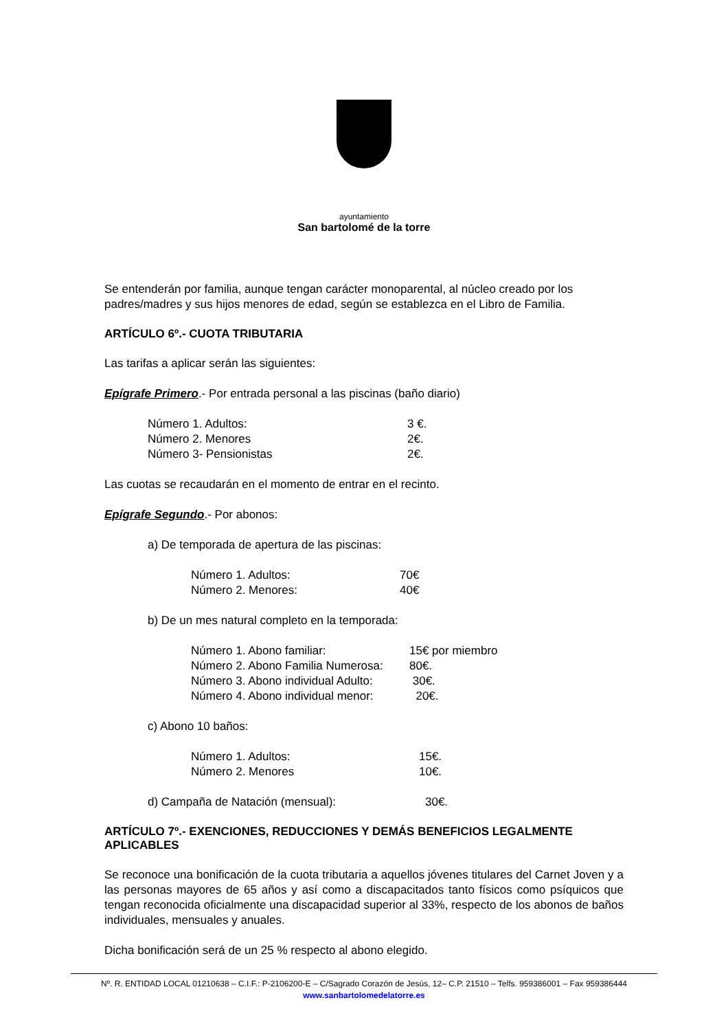ayuntamiento
San bartolomé de la torre
Se entenderán por familia, aunque tengan carácter monoparental, al núcleo creado por los padres/madres y sus hijos menores de edad, según se establezca en el Libro de Familia.
ARTÍCULO 6º.- CUOTA TRIBUTARIA
Las tarifas a aplicar serán las siguientes:
Epígrafe Primero.- Por entrada personal a las piscinas (baño diario)
| Número 1. Adultos: | 3 €. |
| Número 2. Menores | 2€. |
| Número 3- Pensionistas | 2€. |
Las cuotas se recaudarán en el momento de entrar en el recinto.
Epígrafe Segundo.- Por abonos:
a) De temporada de apertura de las piscinas:
| Número 1. Adultos: | 70€ |
| Número 2. Menores: | 40€ |
b) De un mes natural completo en la temporada:
| Número 1. Abono familiar: | 15€ por miembro |
| Número 2. Abono Familia Numerosa: | 80€. |
| Número 3. Abono individual Adulto: | 30€. |
| Número 4. Abono individual menor: | 20€. |
c) Abono 10 baños:
| Número 1. Adultos: | 15€. |
| Número 2. Menores | 10€. |
| d) Campaña de Natación (mensual): | 30€. |
ARTÍCULO 7º.- EXENCIONES, REDUCCIONES Y DEMÁS BENEFICIOS LEGALMENTE APLICABLES
Se reconoce una bonificación de la cuota tributaria a aquellos jóvenes titulares del Carnet Joven y a las personas mayores de 65 años y así como a discapacitados tanto físicos como psíquicos que tengan reconocida oficialmente una discapacidad superior al 33%, respecto de los abonos de baños individuales, mensuales y anuales.
Dicha bonificación será de un 25 % respecto al abono elegido.
Nº. R. ENTIDAD LOCAL 01210638 – C.I.F.: P-2106200-E – C/Sagrado Corazón de Jesús, 12– C.P. 21510 – Telfs. 959386001 – Fax 959386444
www.sanbartolomedelatorre.es